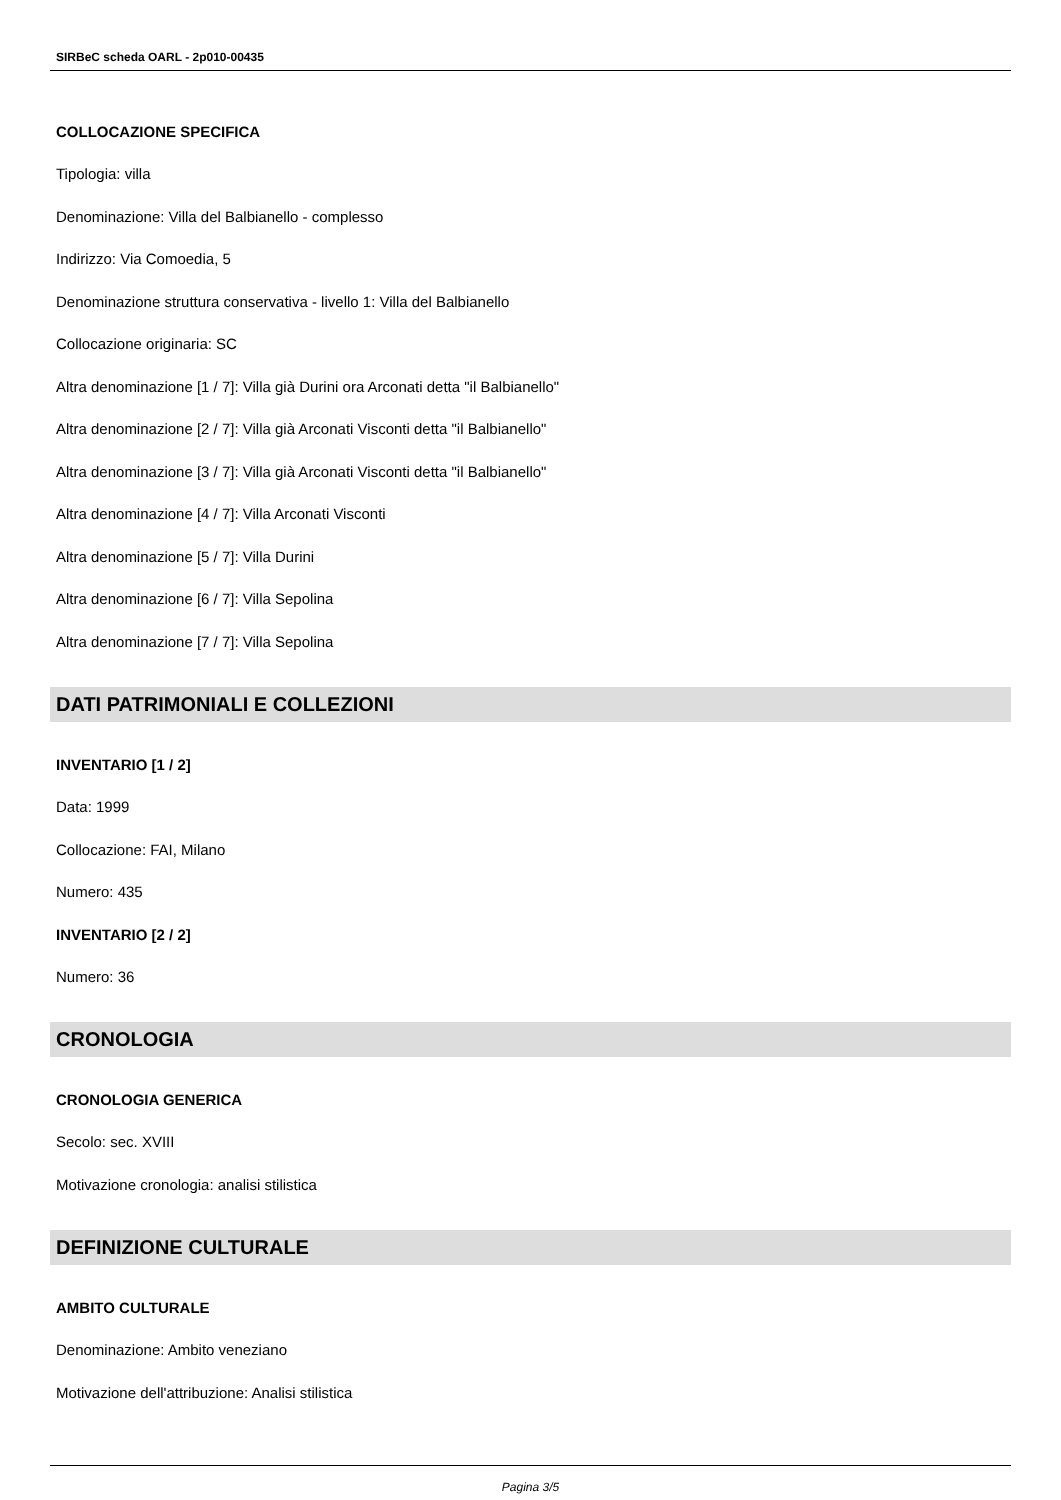SIRBeC scheda OARL - 2p010-00435
COLLOCAZIONE SPECIFICA
Tipologia: villa
Denominazione: Villa del Balbianello - complesso
Indirizzo: Via Comoedia, 5
Denominazione struttura conservativa - livello 1: Villa del Balbianello
Collocazione originaria: SC
Altra denominazione [1 / 7]: Villa già Durini ora Arconati detta "il Balbianello"
Altra denominazione [2 / 7]: Villa già Arconati Visconti detta "il Balbianello"
Altra denominazione [3 / 7]: Villa già Arconati Visconti detta "il Balbianello"
Altra denominazione [4 / 7]: Villa Arconati Visconti
Altra denominazione [5 / 7]: Villa Durini
Altra denominazione [6 / 7]: Villa Sepolina
Altra denominazione [7 / 7]: Villa Sepolina
DATI PATRIMONIALI E COLLEZIONI
INVENTARIO [1 / 2]
Data: 1999
Collocazione: FAI, Milano
Numero: 435
INVENTARIO [2 / 2]
Numero: 36
CRONOLOGIA
CRONOLOGIA GENERICA
Secolo: sec. XVIII
Motivazione cronologia: analisi stilistica
DEFINIZIONE CULTURALE
AMBITO CULTURALE
Denominazione: Ambito veneziano
Motivazione dell'attribuzione: Analisi stilistica
Pagina 3/5